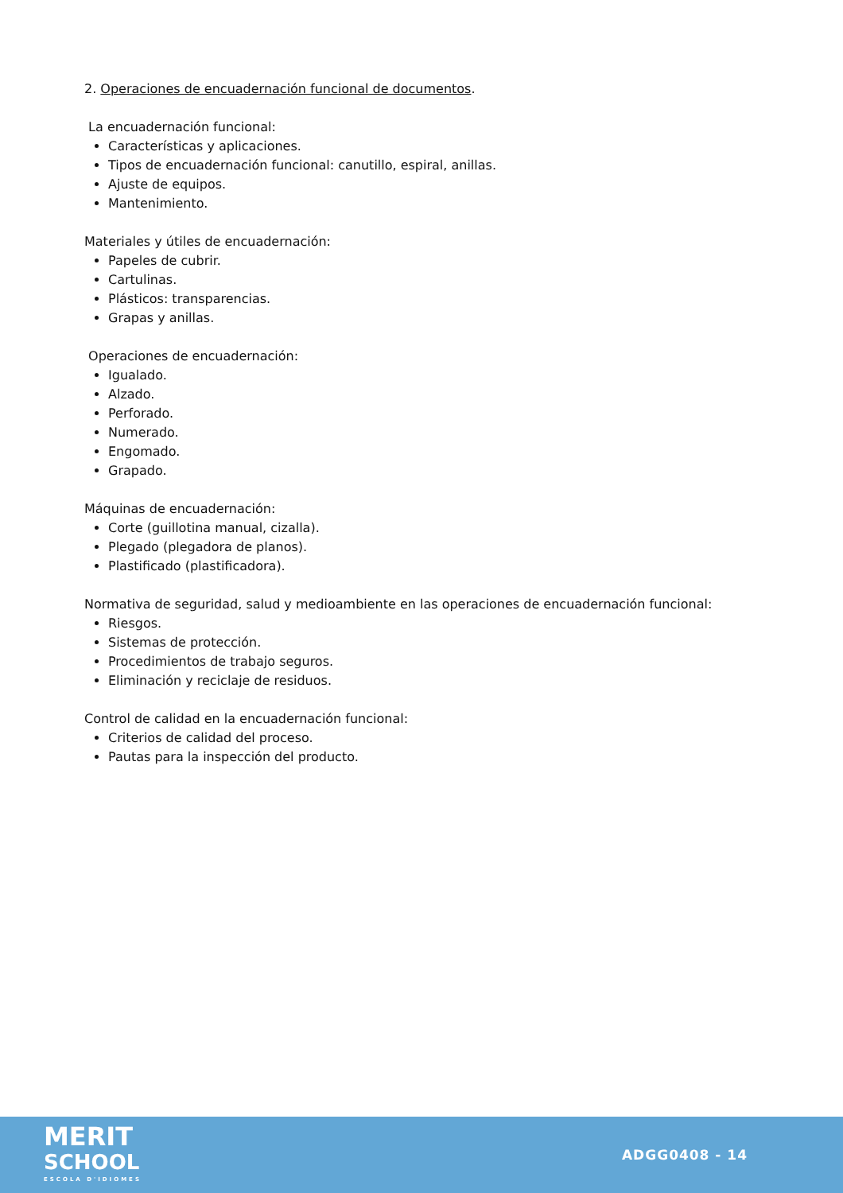2. Operaciones de encuadernación funcional de documentos.
La encuadernación funcional:
Características y aplicaciones.
Tipos de encuadernación funcional: canutillo, espiral, anillas.
Ajuste de equipos.
Mantenimiento.
Materiales y útiles de encuadernación:
Papeles de cubrir.
Cartulinas.
Plásticos: transparencias.
Grapas y anillas.
Operaciones de encuadernación:
Igualado.
Alzado.
Perforado.
Numerado.
Engomado.
Grapado.
Máquinas de encuadernación:
Corte (guillotina manual, cizalla).
Plegado (plegadora de planos).
Plastificado (plastificadora).
Normativa de seguridad, salud y medioambiente en las operaciones de encuadernación funcional:
Riesgos.
Sistemas de protección.
Procedimientos de trabajo seguros.
Eliminación y reciclaje de residuos.
Control de calidad en la encuadernación funcional:
Criterios de calidad del proceso.
Pautas para la inspección del producto.
MERIT
SCHOOL
ESCOLA D'IDIOMES
ADGG0408 - 14